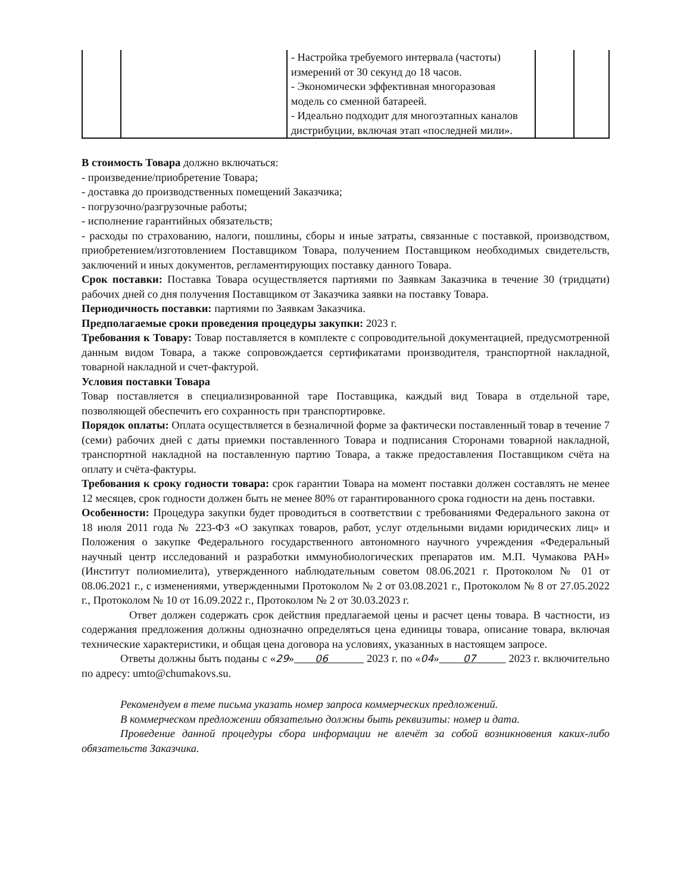| | | - Настройка требуемого интервала (частоты) измерений от 30 секунд до 18 часов. - Экономически эффективная многоразовая модель со сменной батареей. - Идеально подходит для многоэтапных каналов дистрибуции, включая этап «последней мили». | | |
В стоимость Товара должно включаться:
- произведение/приобретение Товара;
- доставка до производственных помещений Заказчика;
- погрузочно/разгрузочные работы;
- исполнение гарантийных обязательств;
- расходы по страхованию, налоги, пошлины, сборы и иные затраты, связанные с поставкой, производством, приобретением/изготовлением Поставщиком Товара, получением Поставщиком необходимых свидетельств, заключений и иных документов, регламентирующих поставку данного Товара.
Срок поставки: Поставка Товара осуществляется партиями по Заявкам Заказчика в течение 30 (тридцати) рабочих дней со дня получения Поставщиком от Заказчика заявки на поставку Товара.
Периодичность поставки: партиями по Заявкам Заказчика.
Предполагаемые сроки проведения процедуры закупки: 2023 г.
Требования к Товару: Товар поставляется в комплекте с сопроводительной документацией, предусмотренной данным видом Товара, а также сопровождается сертификатами производителя, транспортной накладной, товарной накладной и счет-фактурой.
Условия поставки Товара
Товар поставляется в специализированной таре Поставщика, каждый вид Товара в отдельной таре, позволяющей обеспечить его сохранность при транспортировке.
Порядок оплаты: Оплата осуществляется в безналичной форме за фактически поставленный товар в течение 7 (семи) рабочих дней с даты приемки поставленного Товара и подписания Сторонами товарной накладной, транспортной накладной на поставленную партию Товара, а также предоставления Поставщиком счёта на оплату и счёта-фактуры.
Требования к сроку годности товара: срок гарантии Товара на момент поставки должен составлять не менее 12 месяцев, срок годности должен быть не менее 80% от гарантированного срока годности на день поставки.
Особенности: Процедура закупки будет проводиться в соответствии с требованиями Федерального закона от 18 июля 2011 года № 223-ФЗ «О закупках товаров, работ, услуг отдельными видами юридических лиц» и Положения о закупке Федерального государственного автономного научного учреждения «Федеральный научный центр исследований и разработки иммунобиологических препаратов им. М.П. Чумакова РАН» (Институт полиомиелита), утвержденного наблюдательным советом 08.06.2021 г. Протоколом № 01 от 08.06.2021 г., с изменениями, утвержденными Протоколом № 2 от 03.08.2021 г., Протоколом № 8 от 27.05.2022 г., Протоколом № 10 от 16.09.2022 г., Протоколом № 2 от 30.03.2023 г.
Ответ должен содержать срок действия предлагаемой цены и расчет цены товара. В частности, из содержания предложения должны однозначно определяться цена единицы товара, описание товара, включая технические характеристики, и общая цена договора на условиях, указанных в настоящем запросе.
Ответы должны быть поданы с «29» 06 2023 г. по «04» 07 2023 г. включительно по адресу: umto@chumakovs.su.
Рекомендуем в теме письма указать номер запроса коммерческих предложений.
В коммерческом предложении обязательно должны быть реквизиты: номер и дата.
Проведение данной процедуры сбора информации не влечёт за собой возникновения каких-либо обязательств Заказчика.